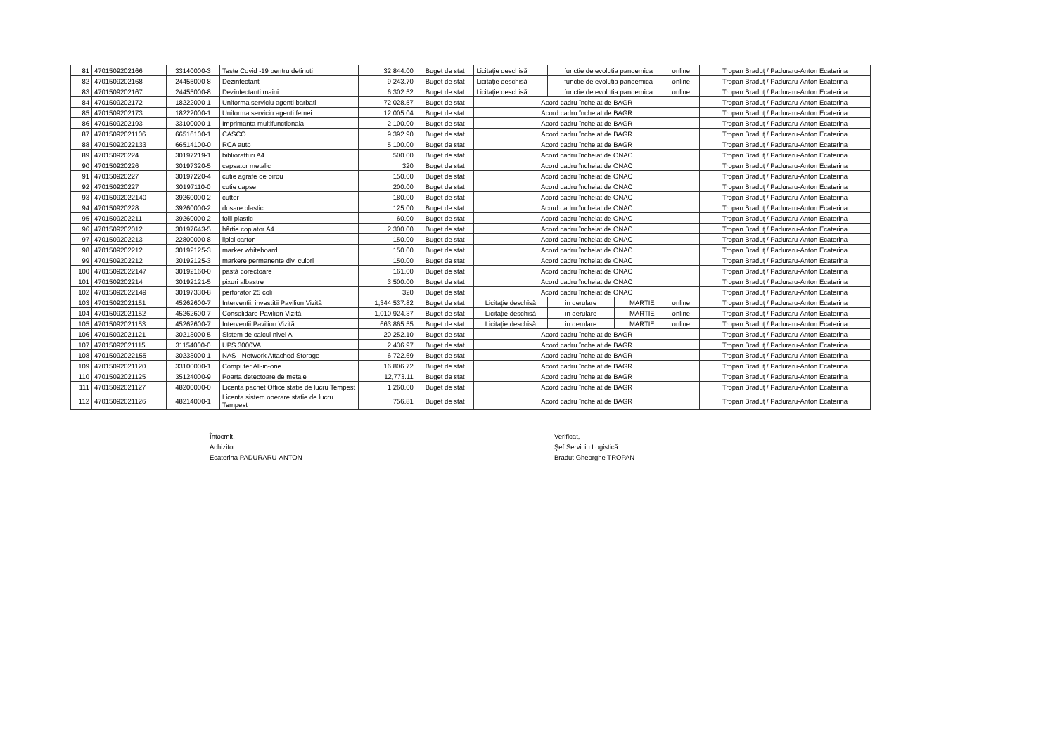| 81 | 4701509202166 | 33140000-3 | Teste Covid -19 pentru detinuti | 32,844.00 | Buget de stat | Licitație deschisă | functie de evolutia pandemica | | online | Tropan Braduț / Paduraru-Anton Ecaterina |
| 82 | 4701509202168 | 24455000-8 | Dezinfectant | 9,243.70 | Buget de stat | Licitație deschisă | functie de evolutia pandemica | | online | Tropan Braduț / Paduraru-Anton Ecaterina |
| 83 | 4701509202167 | 24455000-8 | Dezinfectanti maini | 6,302.52 | Buget de stat | Licitație deschisă | functie de evolutia pandemica | | online | Tropan Braduț / Paduraru-Anton Ecaterina |
| 84 | 4701509202172 | 18222000-1 | Uniforma serviciu agenti barbati | 72,028.57 | Buget de stat | Acord cadru încheiat de BAGR | | | | Tropan Braduț / Paduraru-Anton Ecaterina |
| 85 | 4701509202173 | 18222000-1 | Uniforma serviciu agenti femei | 12,005.04 | Buget de stat | Acord cadru încheiat de BAGR | | | | Tropan Braduț / Paduraru-Anton Ecaterina |
| 86 | 4701509202193 | 33100000-1 | Imprimanta multifunctionala | 2,100.00 | Buget de stat | Acord cadru încheiat de BAGR | | | | Tropan Braduț / Paduraru-Anton Ecaterina |
| 87 | 47015092021106 | 66516100-1 | CASCO | 9,392.90 | Buget de stat | Acord cadru încheiat de BAGR | | | | Tropan Braduț / Paduraru-Anton Ecaterina |
| 88 | 47015092022133 | 66514100-0 | RCA auto | 5,100.00 | Buget de stat | Acord cadru încheiat de BAGR | | | | Tropan Braduț / Paduraru-Anton Ecaterina |
| 89 | 470150920224 | 30197219-1 | bibliorafturi A4 | 500.00 | Buget de stat | Acord cadru încheiat de ONAC | | | | Tropan Braduț / Paduraru-Anton Ecaterina |
| 90 | 470150920226 | 30197320-5 | capsator metalic | 320 | Buget de stat | Acord cadru încheiat de ONAC | | | | Tropan Braduț / Paduraru-Anton Ecaterina |
| 91 | 470150920227 | 30197220-4 | cutie agrafe de birou | 150.00 | Buget de stat | Acord cadru încheiat de ONAC | | | | Tropan Braduț / Paduraru-Anton Ecaterina |
| 92 | 470150920227 | 30197110-0 | cutie capse | 200.00 | Buget de stat | Acord cadru încheiat de ONAC | | | | Tropan Braduț / Paduraru-Anton Ecaterina |
| 93 | 47015092022140 | 39260000-2 | cutter | 180.00 | Buget de stat | Acord cadru încheiat de ONAC | | | | Tropan Braduț / Paduraru-Anton Ecaterina |
| 94 | 470150920228 | 39260000-2 | dosare plastic | 125.00 | Buget de stat | Acord cadru încheiat de ONAC | | | | Tropan Braduț / Paduraru-Anton Ecaterina |
| 95 | 4701509202211 | 39260000-2 | folii plastic | 60.00 | Buget de stat | Acord cadru încheiat de ONAC | | | | Tropan Braduț / Paduraru-Anton Ecaterina |
| 96 | 4701509202012 | 30197643-5 | hârtie copiator A4 | 2,300.00 | Buget de stat | Acord cadru încheiat de ONAC | | | | Tropan Braduț / Paduraru-Anton Ecaterina |
| 97 | 4701509202213 | 22800000-8 | lipici carton | 150.00 | Buget de stat | Acord cadru încheiat de ONAC | | | | Tropan Braduț / Paduraru-Anton Ecaterina |
| 98 | 4701509202212 | 30192125-3 | marker whiteboard | 150.00 | Buget de stat | Acord cadru încheiat de ONAC | | | | Tropan Braduț / Paduraru-Anton Ecaterina |
| 99 | 4701509202212 | 30192125-3 | markere permanente div. culori | 150.00 | Buget de stat | Acord cadru încheiat de ONAC | | | | Tropan Braduț / Paduraru-Anton Ecaterina |
| 100 | 47015092022147 | 30192160-0 | pastă corectoare | 161.00 | Buget de stat | Acord cadru încheiat de ONAC | | | | Tropan Braduț / Paduraru-Anton Ecaterina |
| 101 | 4701509202214 | 30192121-5 | pixuri albastre | 3,500.00 | Buget de stat | Acord cadru încheiat de ONAC | | | | Tropan Braduț / Paduraru-Anton Ecaterina |
| 102 | 47015092022149 | 30197330-8 | perforator 25 coli | 320 | Buget de stat | Acord cadru încheiat de ONAC | | | | Tropan Braduț / Paduraru-Anton Ecaterina |
| 103 | 47015092021151 | 45262600-7 | Interventii, investitii Pavilion Vizită | 1,344,537.82 | Buget de stat | Licitație deschisă | in derulare | MARTIE | online | Tropan Braduț / Paduraru-Anton Ecaterina |
| 104 | 47015092021152 | 45262600-7 | Consolidare Pavilion Vizită | 1,010,924.37 | Buget de stat | Licitație deschisă | in derulare | MARTIE | online | Tropan Braduț / Paduraru-Anton Ecaterina |
| 105 | 47015092021153 | 45262600-7 | Interventii Pavilion Vizită | 663,865.55 | Buget de stat | Licitație deschisă | in derulare | MARTIE | online | Tropan Braduț / Paduraru-Anton Ecaterina |
| 106 | 47015092021121 | 30213000-5 | Sistem de calcul nivel A | 20,252.10 | Buget de stat | Acord cadru încheiat de BAGR | | | | Tropan Braduț / Paduraru-Anton Ecaterina |
| 107 | 47015092021115 | 31154000-0 | UPS 3000VA | 2,436.97 | Buget de stat | Acord cadru încheiat de BAGR | | | | Tropan Braduț / Paduraru-Anton Ecaterina |
| 108 | 47015092022155 | 30233000-1 | NAS - Network Attached Storage | 6,722.69 | Buget de stat | Acord cadru încheiat de BAGR | | | | Tropan Braduț / Paduraru-Anton Ecaterina |
| 109 | 47015092021120 | 33100000-1 | Computer All-in-one | 16,806.72 | Buget de stat | Acord cadru încheiat de BAGR | | | | Tropan Braduț / Paduraru-Anton Ecaterina |
| 110 | 47015092021125 | 35124000-9 | Poarta detectoare de metale | 12,773.11 | Buget de stat | Acord cadru încheiat de BAGR | | | | Tropan Braduț / Paduraru-Anton Ecaterina |
| 111 | 47015092021127 | 48200000-0 | Licenta pachet Office statie de lucru Tempest | 1,260.00 | Buget de stat | Acord cadru încheiat de BAGR | | | | Tropan Braduț / Paduraru-Anton Ecaterina |
| 112 | 47015092021126 | 48214000-1 | Licenta sistem operare statie de lucru Tempest | 756.81 | Buget de stat | Acord cadru încheiat de BAGR | | | | Tropan Braduț / Paduraru-Anton Ecaterina |
Întocmit,
Achizitor
Ecaterina PADURARU-ANTON
Verificat,
Şef Serviciu Logistică
Bradut Gheorghe TROPAN